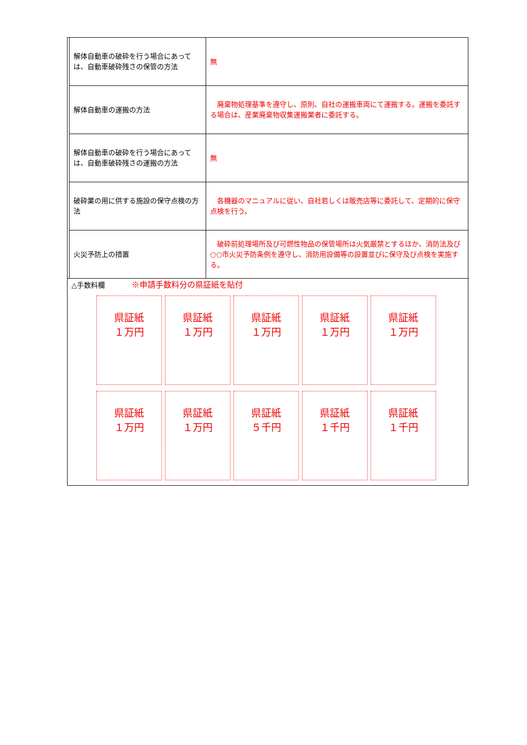| | 解体自動車の破砕を行う場合にあっては、自動車破砕残さの保管の方法 | 無 |
| | 解体自動車の運搬の方法 | 廃棄物処理基準を遵守し、原則、自社の運搬車両にて運搬する。運搬を委託する場合は、産業廃棄物収集運搬業者に委託する。 |
| | 解体自動車の破砕を行う場合にあっては、自動車破砕残さの運搬の方法 | 無 |
| | 破砕業の用に供する施設の保守点検の方法 | 各機器のマニュアルに従い、自社若しくは販売店等に委託して、定期的に保守点検を行う。 |
| | 火災予防上の措置 | 破砕前処理場所及び可燃性物品の保管場所は火気厳禁とするほか、消防法及び○○市火災予防条例を遵守し、消防用設備等の設置並びに保守及び点検を実施する。 |
| △手数料欄 ※申請手数料分の県証紙を貼付 県証紙 １万円 県証紙 １万円 県証紙 １万円 県証紙 １万円 県証紙 １万円 県証紙 １万円 県証紙 １万円 県証紙 ５千円 県証紙 １千円 県証紙 １千円 | | |